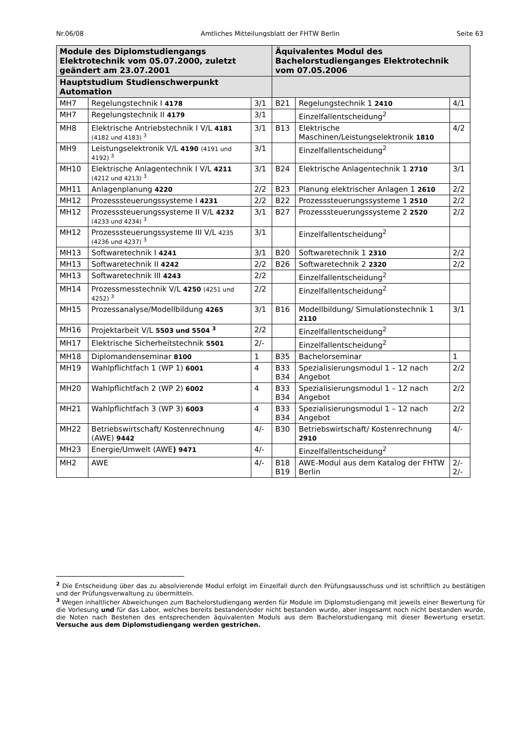Nr.06/08 Amtliches Mitteilungsblatt der FHTW Berlin Seite 63
| Module des Diplomstudiengangs Elektrotechnik vom 05.07.2000, zuletzt geändert am 23.07.2001 | | | Äquivalentes Modul des Bachelorstudienganges Elektrotechnik vom 07.05.2006 | | |
| --- | --- | --- | --- | --- | --- |
| Hauptstudium Studienschwerpunkt Automation | | | | | |
| MH7 | Regelungstechnik I 4178 | 3/1 | B21 | Regelungstechnik 1 2410 | 4/1 |
| MH7 | Regelungstechnik II 4179 | 3/1 | | Einzelfallentscheidung<sup>2</sup> | |
| MH8 | Elektrische Antriebstechnik I V/L 4181 (4182 und 4183) <sup>3</sup> | 3/1 | B13 | Elektrische Maschinen/Leistungselektronik 1810 | 4/2 |
| MH9 | Leistungselektronik V/L 4190 (4191 und 4192) <sup>3</sup> | 3/1 | | Einzelfallentscheidung<sup>2</sup> | |
| MH10 | Elektrische Anlagentechnik I V/L 4211 (4212 und 4213) <sup>3</sup> | 3/1 | B24 | Elektrische Anlagentechnik 1 2710 | 3/1 |
| MH11 | Anlagenplanung 4220 | 2/2 | B23 | Planung elektrischer Anlagen 1 2610 | 2/2 |
| MH12 | Prozesssteuerungssysteme I 4231 | 2/2 | B22 | Prozesssteuerungssysteme 1 2510 | 2/2 |
| MH12 | Prozesssteuerungssysteme II V/L 4232 (4233 und 4234) <sup>3</sup> | 3/1 | B27 | Prozesssteuerungssysteme 2 2520 | 2/2 |
| MH12 | Prozesssteuerungssysteme III V/L 4235 (4236 und 4237) <sup>3</sup> | 3/1 | | Einzelfallentscheidung<sup>2</sup> | |
| MH13 | Softwaretechnik I 4241 | 3/1 | B20 | Softwaretechnik 1 2310 | 2/2 |
| MH13 | Softwaretechnik II 4242 | 2/2 | B26 | Softwaretechnik 2 2320 | 2/2 |
| MH13 | Softwaretechnik III 4243 | 2/2 | | Einzelfallentscheidung<sup>2</sup> | |
| MH14 | Prozessmesstechnik V/L 4250 (4251 und 4252) <sup>3</sup> | 2/2 | | Einzelfallentscheidung<sup>2</sup> | |
| MH15 | Prozessanalyse/Modellbildung 4265 | 3/1 | B16 | Modellbildung/ Simulationstechnik 1 2110 | 3/1 |
| MH16 | Projektarbeit V/L 5503 und 5504 <sup>3</sup> | 2/2 | | Einzelfallentscheidung<sup>2</sup> | |
| MH17 | Elektrische Sicherheitstechnik 5501 | 2/- | | Einzelfallentscheidung<sup>2</sup> | |
| MH18 | Diplomandenseminar 8100 | 1 | B35 | Bachelorseminar | 1 |
| MH19 | Wahlpflichtfach 1 (WP 1) 6001 | 4 | B33 B34 | Spezialisierungsmodul 1 – 12 nach Angebot | 2/2 |
| MH20 | Wahlpflichtfach 2 (WP 2) 6002 | 4 | B33 B34 | Spezialisierungsmodul 1 – 12 nach Angebot | 2/2 |
| MH21 | Wahlpflichtfach 3 (WP 3) 6003 | 4 | B33 B34 | Spezialisierungsmodul 1 – 12 nach Angebot | 2/2 |
| MH22 | Betriebswirtschaft/ Kostenrechnung (AWE) 9442 | 4/- | B30 | Betriebswirtschaft/ Kostenrechnung 2910 | 4/- |
| MH23 | Energie/Umwelt (AWE ) 9471 | 4/- | | Einzelfallentscheidung<sup>2</sup> | |
| MH2 | AWE | 4/- | B18 B19 | AWE-Modul aus dem Katalog der FHTW Berlin | 2/- 2/- |
<sup>2</sup> Die Entscheidung über das zu absolvierende Modul erfolgt im Einzelfall durch den Prüfungsausschuss und ist schriftlich zu bestätigen und der Prüfungsverwaltung zu übermitteln.
<sup>3</sup> Wegen inhaltlicher Abweichungen zum Bachelorstudiengang werden für Module im Diplomstudiengang mit jeweils einer Bewertung für die Vorlesung und für das Labor, welches bereits bestanden/oder nicht bestanden wurde, aber insgesamt noch nicht bestanden wurde, die Noten nach Bestehen des entsprechenden äquivalenten Moduls aus dem Bachelorstudiengang mit dieser Bewertung ersetzt. Versuche aus dem Diplomstudiengang werden gestrichen.